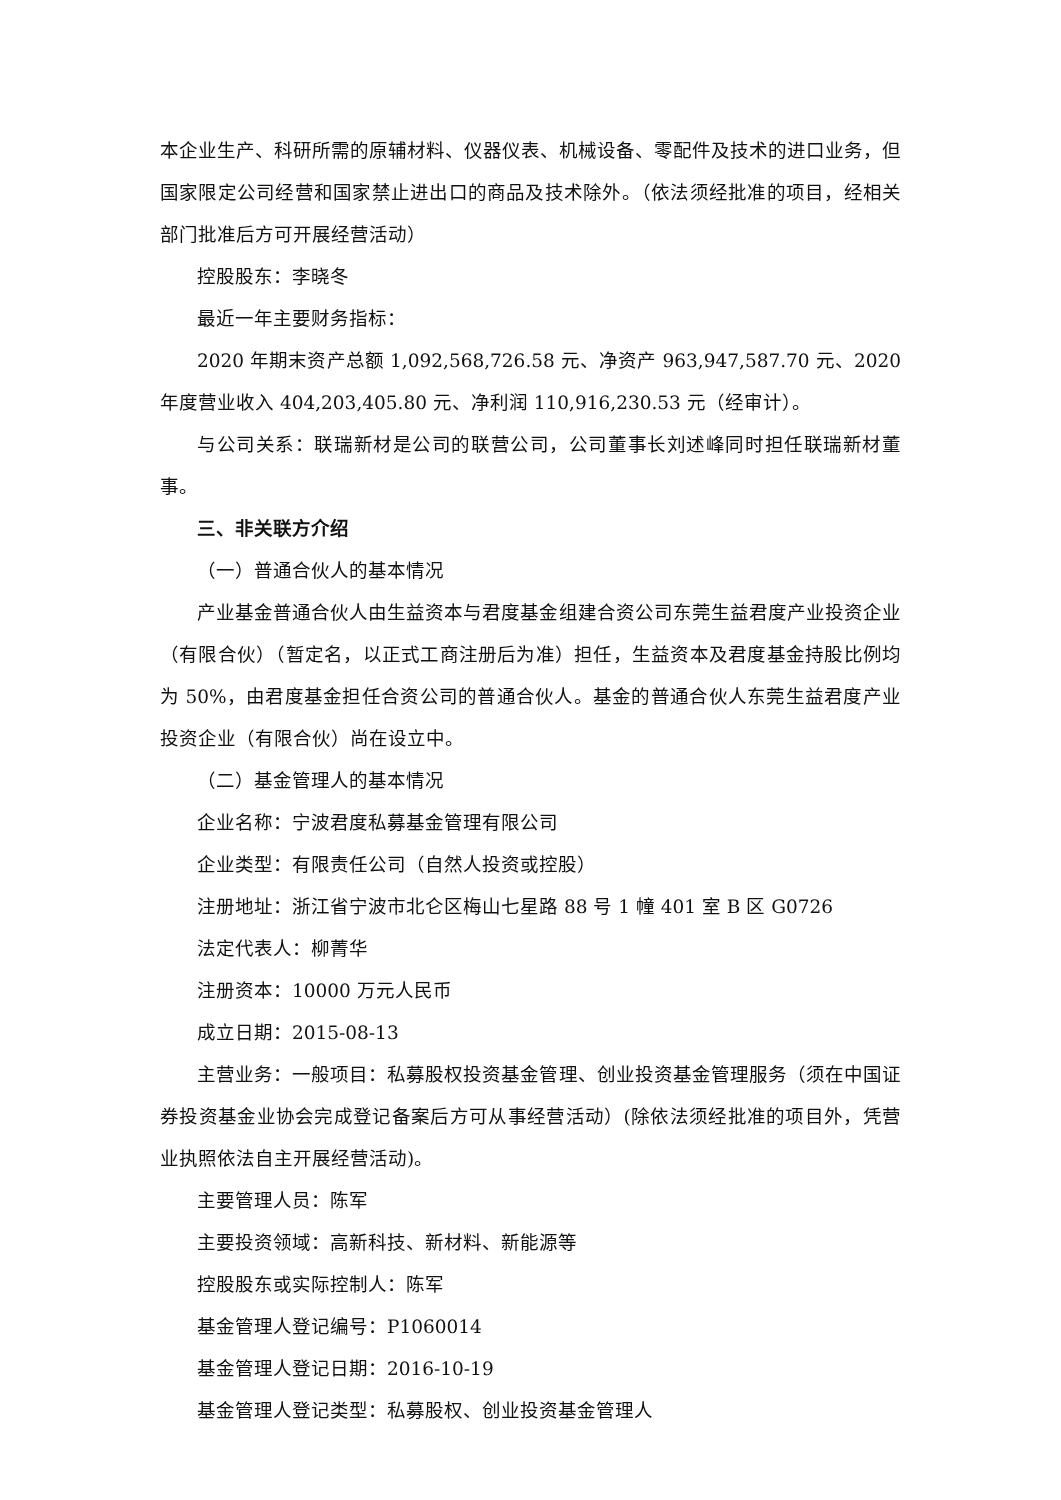本企业生产、科研所需的原辅材料、仪器仪表、机械设备、零配件及技术的进口业务，但国家限定公司经营和国家禁止进出口的商品及技术除外。（依法须经批准的项目，经相关部门批准后方可开展经营活动）
控股股东：李晓冬
最近一年主要财务指标：
2020 年期末资产总额 1,092,568,726.58 元、净资产 963,947,587.70 元、2020 年度营业收入 404,203,405.80 元、净利润 110,916,230.53 元（经审计）。
与公司关系：联瑞新材是公司的联营公司，公司董事长刘述峰同时担任联瑞新材董事。
三、非关联方介绍
（一）普通合伙人的基本情况
产业基金普通合伙人由生益资本与君度基金组建合资公司东莞生益君度产业投资企业（有限合伙）（暂定名，以正式工商注册后为准）担任，生益资本及君度基金持股比例均为 50%，由君度基金担任合资公司的普通合伙人。基金的普通合伙人东莞生益君度产业投资企业（有限合伙）尚在设立中。
（二）基金管理人的基本情况
企业名称：宁波君度私募基金管理有限公司
企业类型：有限责任公司（自然人投资或控股）
注册地址：浙江省宁波市北仑区梅山七星路 88 号 1 幢 401 室 B 区 G0726
法定代表人：柳菁华
注册资本：10000 万元人民币
成立日期：2015-08-13
主营业务：一般项目：私募股权投资基金管理、创业投资基金管理服务（须在中国证券投资基金业协会完成登记备案后方可从事经营活动）(除依法须经批准的项目外，凭营业执照依法自主开展经营活动)。
主要管理人员：陈军
主要投资领域：高新科技、新材料、新能源等
控股股东或实际控制人：陈军
基金管理人登记编号：P1060014
基金管理人登记日期：2016-10-19
基金管理人登记类型：私募股权、创业投资基金管理人